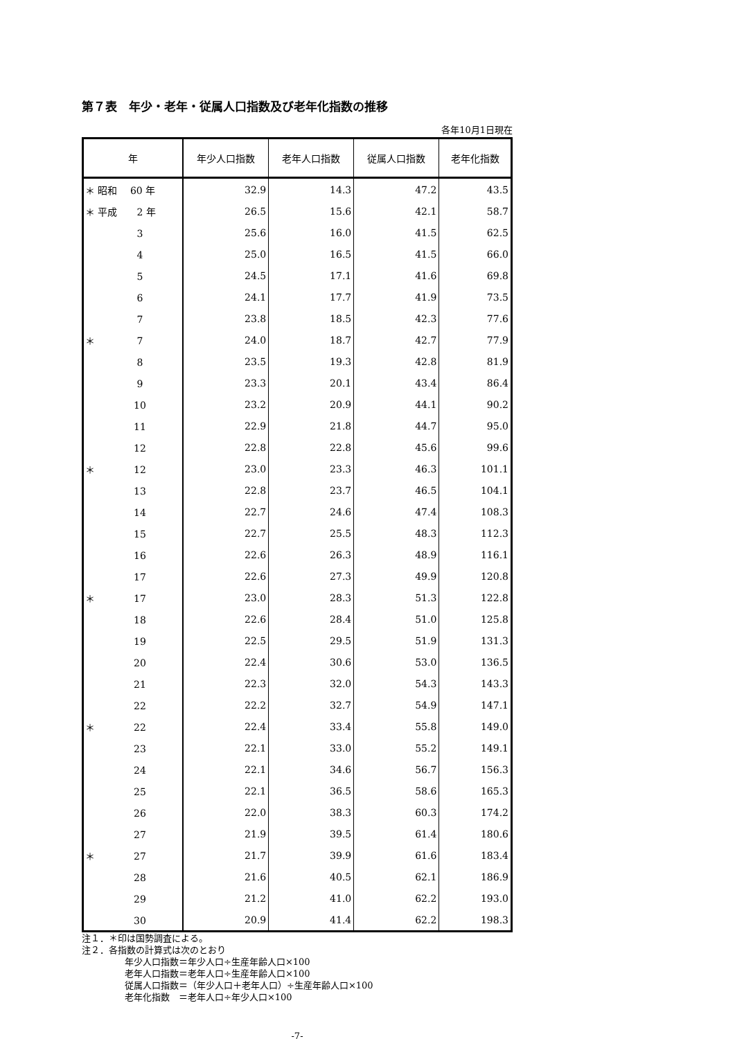第７表　年少・老年・従属人口指数及び老年化指数の推移
各年10月1日現在
| 年 | 年少人口指数 | 老年人口指数 | 従属人口指数 | 老年化指数 |
| --- | --- | --- | --- | --- |
| ＊ 昭和 60 年 | 32.9 | 14.3 | 47.2 | 43.5 |
| ＊ 平成 2 年 | 26.5 | 15.6 | 42.1 | 58.7 |
| 3 | 25.6 | 16.0 | 41.5 | 62.5 |
| 4 | 25.0 | 16.5 | 41.5 | 66.0 |
| 5 | 24.5 | 17.1 | 41.6 | 69.8 |
| 6 | 24.1 | 17.7 | 41.9 | 73.5 |
| 7 | 23.8 | 18.5 | 42.3 | 77.6 |
| ＊ 7 | 24.0 | 18.7 | 42.7 | 77.9 |
| 8 | 23.5 | 19.3 | 42.8 | 81.9 |
| 9 | 23.3 | 20.1 | 43.4 | 86.4 |
| 10 | 23.2 | 20.9 | 44.1 | 90.2 |
| 11 | 22.9 | 21.8 | 44.7 | 95.0 |
| 12 | 22.8 | 22.8 | 45.6 | 99.6 |
| ＊ 12 | 23.0 | 23.3 | 46.3 | 101.1 |
| 13 | 22.8 | 23.7 | 46.5 | 104.1 |
| 14 | 22.7 | 24.6 | 47.4 | 108.3 |
| 15 | 22.7 | 25.5 | 48.3 | 112.3 |
| 16 | 22.6 | 26.3 | 48.9 | 116.1 |
| 17 | 22.6 | 27.3 | 49.9 | 120.8 |
| ＊ 17 | 23.0 | 28.3 | 51.3 | 122.8 |
| 18 | 22.6 | 28.4 | 51.0 | 125.8 |
| 19 | 22.5 | 29.5 | 51.9 | 131.3 |
| 20 | 22.4 | 30.6 | 53.0 | 136.5 |
| 21 | 22.3 | 32.0 | 54.3 | 143.3 |
| 22 | 22.2 | 32.7 | 54.9 | 147.1 |
| ＊ 22 | 22.4 | 33.4 | 55.8 | 149.0 |
| 23 | 22.1 | 33.0 | 55.2 | 149.1 |
| 24 | 22.1 | 34.6 | 56.7 | 156.3 |
| 25 | 22.1 | 36.5 | 58.6 | 165.3 |
| 26 | 22.0 | 38.3 | 60.3 | 174.2 |
| 27 | 21.9 | 39.5 | 61.4 | 180.6 |
| ＊ 27 | 21.7 | 39.9 | 61.6 | 183.4 |
| 28 | 21.6 | 40.5 | 62.1 | 186.9 |
| 29 | 21.2 | 41.0 | 62.2 | 193.0 |
| 30 | 20.9 | 41.4 | 62.2 | 198.3 |
注１．＊印は国勢調査による。
注２．各指数の計算式は次のとおり
年少人口指数＝年少人口÷生産年齢人口×100
老年人口指数＝老年人口÷生産年齢人口×100
従属人口指数＝（年少人口＋老年人口）÷生産年齢人口×100
老年化指数　＝老年人口÷年少人口×100
-7-